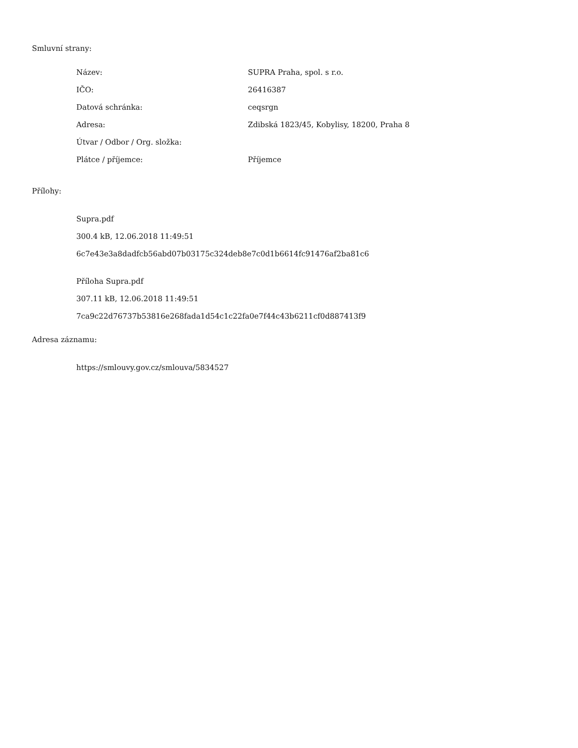Smluvní strany:
| Název: | SUPRA Praha, spol. s r.o. |
| IČO: | 26416387 |
| Datová schránka: | ceqsrgn |
| Adresa: | Zdibská 1823/45, Kobylisy, 18200, Praha 8 |
| Útvar / Odbor / Org. složka: | |
| Plátce / příjemce: | Příjemce |
Přílohy:
Supra.pdf
300.4 kB, 12.06.2018 11:49:51
6c7e43e3a8dadfcb56abd07b03175c324deb8e7c0d1b6614fc91476af2ba81c6
Příloha Supra.pdf
307.11 kB, 12.06.2018 11:49:51
7ca9c22d76737b53816e268fada1d54c1c22fa0e7f44c43b6211cf0d887413f9
Adresa záznamu:
https://smlouvy.gov.cz/smlouva/5834527